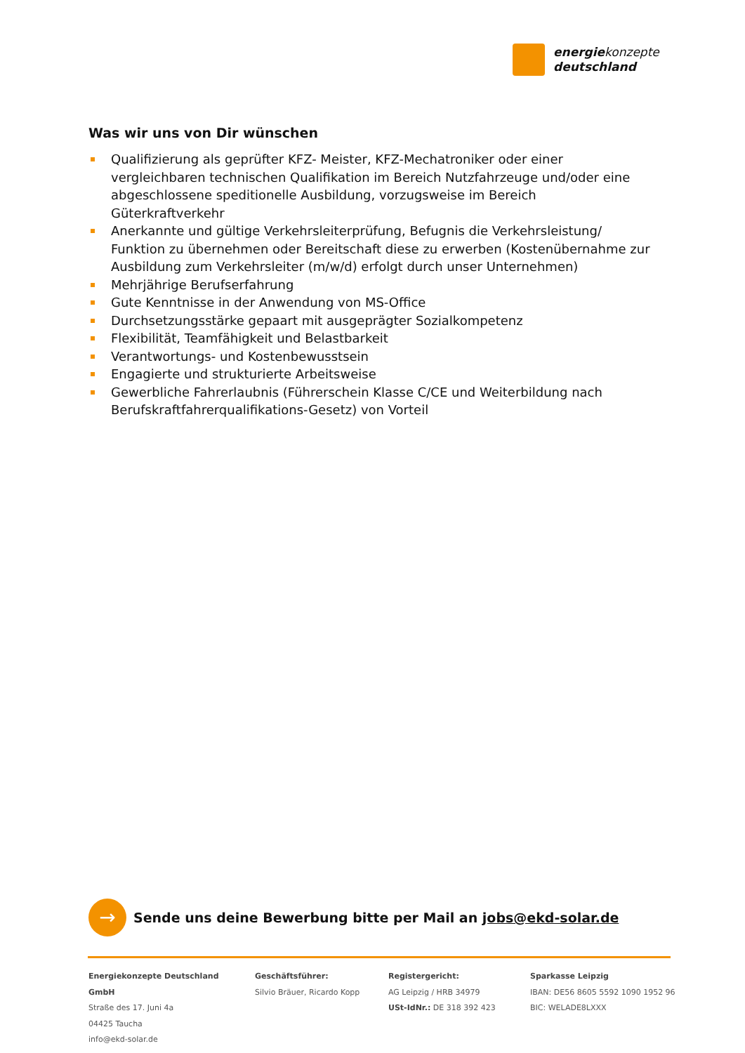energiekonzepte
deutschland
Was wir uns von Dir wünschen
Qualifizierung als geprüfter KFZ- Meister, KFZ-Mechatroniker oder einer vergleichbaren technischen Qualifikation im Bereich Nutzfahrzeuge und/oder eine abgeschlossene speditionelle Ausbildung, vorzugsweise im Bereich Güterkraftverkehr
Anerkannte und gültige Verkehrsleiterprüfung, Befugnis die Verkehrsleistung/ Funktion zu übernehmen oder Bereitschaft diese zu erwerben (Kostenübernahme zur Ausbildung zum Verkehrsleiter (m/w/d) erfolgt durch unser Unternehmen)
Mehrjährige Berufserfahrung
Gute Kenntnisse in der Anwendung von MS-Office
Durchsetzungsstärke gepaart mit ausgeprägter Sozialkompetenz
Flexibilität, Teamfähigkeit und Belastbarkeit
Verantwortungs- und Kostenbewusstsein
Engagierte und strukturierte Arbeitsweise
Gewerbliche Fahrerlaubnis (Führerschein Klasse C/CE und Weiterbildung nach Berufskraftfahrerqualifikations-Gesetz) von Vorteil
→
Sende uns deine Bewerbung bitte per Mail an jobs@ekd-solar.de
Energiekonzepte Deutschland GmbH
Straße des 17. Juni 4a
04425 Taucha
info@ekd-solar.de
Geschäftsführer:
Silvio Bräuer, Ricardo Kopp
Registergericht:
AG Leipzig / HRB 34979
USt-IdNr.: DE 318 392 423
Sparkasse Leipzig
IBAN: DE56 8605 5592 1090 1952 96
BIC: WELADE8LXXX